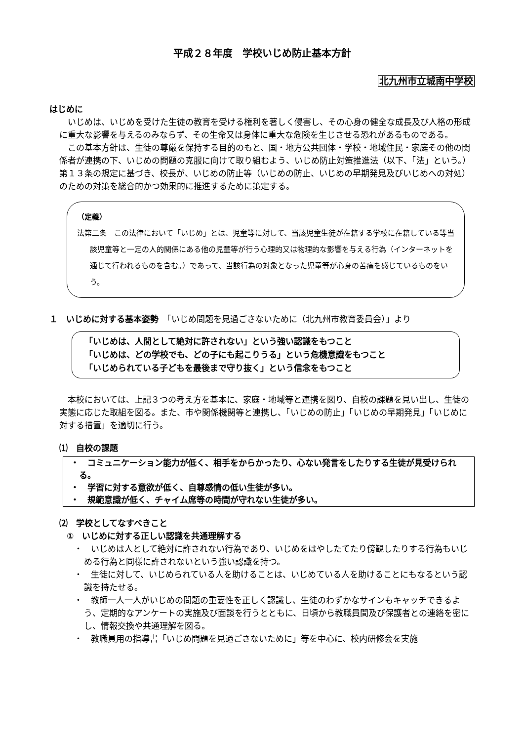平成２８年度　学校いじめ防止基本方針
北九州市立城南中学校
はじめに
いじめは、いじめを受けた生徒の教育を受ける権利を著しく侵害し、その心身の健全な成長及び人格の形成に重大な影響を与えるのみならず、その生命又は身体に重大な危険を生じさせる恐れがあるものである。
この基本方針は、生徒の尊厳を保持する目的のもと、国・地方公共団体・学校・地域住民・家庭その他の関係者が連携の下、いじめの問題の克服に向けて取り組むよう、いじめ防止対策推進法（以下、「法」という。）第１３条の規定に基づき、校長が、いじめの防止等（いじめの防止、いじめの早期発見及びいじめへの対処）のための対策を総合的かつ効果的に推進するために策定する。
（定義）
法第二条　この法律において「いじめ」とは、児童等に対して、当該児童生徒が在籍する学校に在籍している等当該児童等と一定の人的関係にある他の児童等が行う心理的又は物理的な影響を与える行為（インターネットを通じて行われるものを含む。）であって、当該行為の対象となった児童等が心身の苦痛を感じているものをいう。
１　いじめに対する基本姿勢　「いじめ問題を見過ごさないために（北九州市教育委員会）」より
「いじめは、人間として絶対に許されない」という強い認識をもつこと
「いじめは、どの学校でも、どの子にも起こりうる」という危機意識をもつこと
「いじめられている子どもを最後まで守り抜く」という信念をもつこと
本校においては、上記３つの考え方を基本に、家庭・地域等と連携を図り、自校の課題を見い出し、生徒の実態に応じた取組を図る。また、市や関係機関等と連携し、「いじめの防止」「いじめの早期発見」「いじめに対する措置」を適切に行う。
⑴　自校の課題
・　コミュニケーション能力が低く、相手をからかったり、心ない発言をしたりする生徒が見受けられる。
・　学習に対する意欲が低く、自尊感情の低い生徒が多い。
・　規範意識が低く、チャイム席等の時間が守れない生徒が多い。
⑵　学校としてなすべきこと
①　いじめに対する正しい認識を共通理解する
・　いじめは人として絶対に許されない行為であり、いじめをはやしたてたり傍観したりする行為もいじめる行為と同様に許されないという強い認識を持つ。
・　生徒に対して、いじめられている人を助けることは、いじめている人を助けることにもなるという認識を持たせる。
・　教師一人一人がいじめの問題の重要性を正しく認識し、生徒のわずかなサインもキャッチできるよう、定期的なアンケートの実施及び面談を行うとともに、日頃から教職員間及び保護者との連絡を密にし、情報交換や共通理解を図る。
・　教職員用の指導書「いじめ問題を見過ごさないために」等を中心に、校内研修会を実施